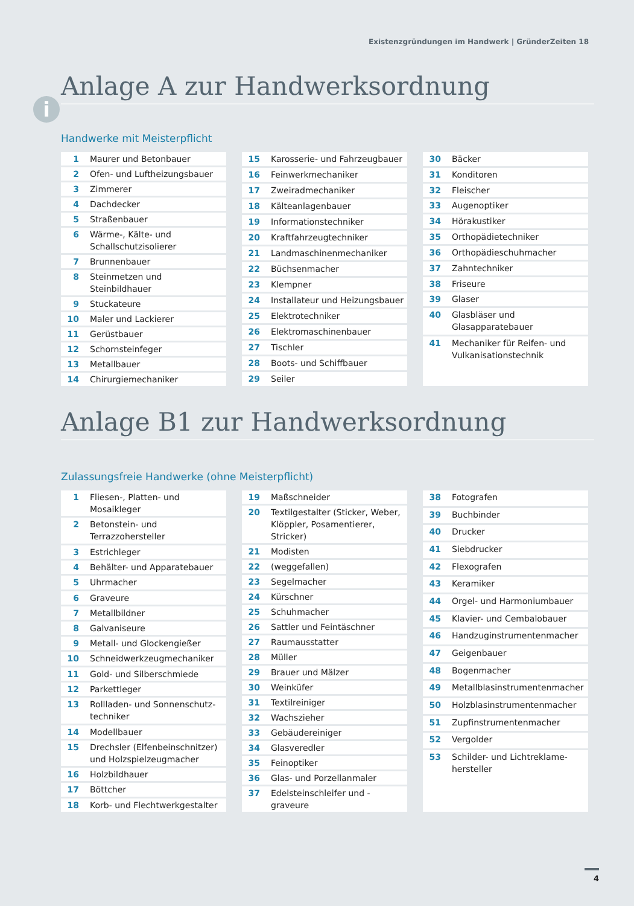Existenzgründungen im Handwerk | GründerZeiten 18
i
Anlage A zur Handwerksordnung
Handwerke mit Meisterpflicht
| 1 | Maurer und Betonbauer |
| 2 | Ofen- und Luftheizungsbauer |
| 3 | Zimmerer |
| 4 | Dachdecker |
| 5 | Straßenbauer |
| 6 | Wärme-, Kälte- und Schallschutzisolierer |
| 7 | Brunnenbauer |
| 8 | Steinmetzen und Steinbildhauer |
| 9 | Stuckateure |
| 10 | Maler und Lackierer |
| 11 | Gerüstbauer |
| 12 | Schornsteinfeger |
| 13 | Metallbauer |
| 14 | Chirurgiemechaniker |
| 15 | Karosserie- und Fahrzeugbauer |
| 16 | Feinwerkmechaniker |
| 17 | Zweiradmechaniker |
| 18 | Kälteanlagenbauer |
| 19 | Informationstechniker |
| 20 | Kraftfahrzeugtechniker |
| 21 | Landmaschinenmechaniker |
| 22 | Büchsenmacher |
| 23 | Klempner |
| 24 | Installateur und Heizungsbauer |
| 25 | Elektrotechniker |
| 26 | Elektromaschinenbauer |
| 27 | Tischler |
| 28 | Boots- und Schiffbauer |
| 29 | Seiler |
| 30 | Bäcker |
| 31 | Konditoren |
| 32 | Fleischer |
| 33 | Augenoptiker |
| 34 | Hörakustiker |
| 35 | Orthopädietechniker |
| 36 | Orthopädieschuhmacher |
| 37 | Zahntechniker |
| 38 | Friseure |
| 39 | Glaser |
| 40 | Glasbläser und Glasapparatebauer |
| 41 | Mechaniker für Reifen- und Vulkanisationstechnik |
Anlage B1 zur Handwerksordnung
Zulassungsfreie Handwerke (ohne Meisterpflicht)
| 1 | Fliesen-, Platten- und Mosaikleger |
| 2 | Betonstein- und Terrazzohersteller |
| 3 | Estrichleger |
| 4 | Behälter- und Apparatebauer |
| 5 | Uhrmacher |
| 6 | Graveure |
| 7 | Metallbildner |
| 8 | Galvaniseure |
| 9 | Metall- und Glockengießer |
| 10 | Schneidwerkzeugmechaniker |
| 11 | Gold- und Silberschmiede |
| 12 | Parkettleger |
| 13 | Rollladen- und Sonnenschutz-techniker |
| 14 | Modellbauer |
| 15 | Drechsler (Elfenbeinschnitzer) und Holzspielzeugmacher |
| 16 | Holzbildhauer |
| 17 | Böttcher |
| 18 | Korb- und Flechtwerkgestalter |
| 19 | Maßschneider |
| 20 | Textilgestalter (Sticker, Weber, Klöppler, Posamentierer, Stricker) |
| 21 | Modisten |
| 22 | (weggefallen) |
| 23 | Segelmacher |
| 24 | Kürschner |
| 25 | Schuhmacher |
| 26 | Sattler und Feintäschner |
| 27 | Raumausstatter |
| 28 | Müller |
| 29 | Brauer und Mälzer |
| 30 | Weinküfer |
| 31 | Textilreiniger |
| 32 | Wachszieher |
| 33 | Gebäudereiniger |
| 34 | Glasveredler |
| 35 | Feinoptiker |
| 36 | Glas- und Porzellanmaler |
| 37 | Edelsteinschleifer und -graveure |
| 38 | Fotografen |
| 39 | Buchbinder |
| 40 | Drucker |
| 41 | Siebdrucker |
| 42 | Flexografen |
| 43 | Keramiker |
| 44 | Orgel- und Harmoniumbauer |
| 45 | Klavier- und Cembalobauer |
| 46 | Handzuginstrumentenmacher |
| 47 | Geigenbauer |
| 48 | Bogenmacher |
| 49 | Metallblasinstrumentenmacher |
| 50 | Holzblasinstrumentenmacher |
| 51 | Zupfinstrumentenmacher |
| 52 | Vergolder |
| 53 | Schilder- und Lichtreklame-hersteller |
4